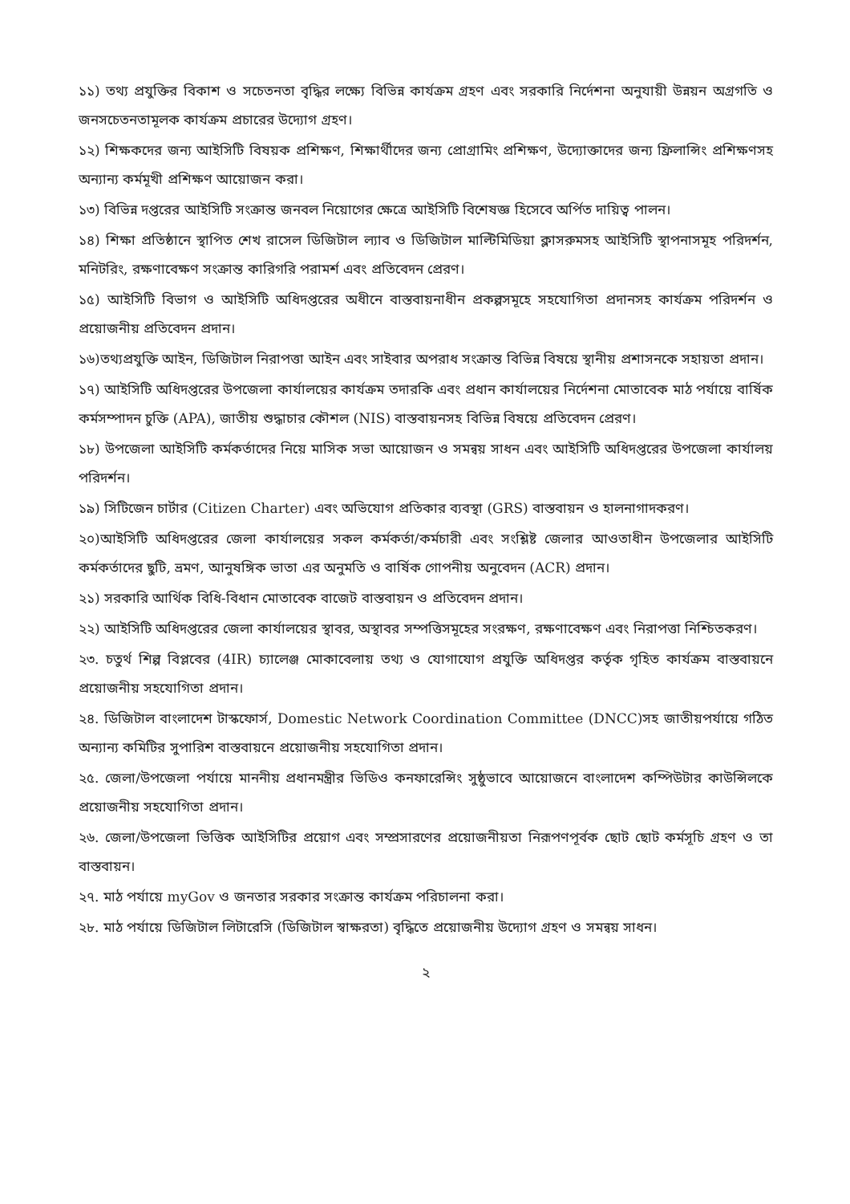১১) তথ্য প্রযুক্তির বিকাশ ও সচেতনতা বৃদ্ধির লক্ষ্যে বিভিন্ন কার্যক্রম গ্রহণ এবং সরকারি নির্দেশনা অনুযায়ী উন্নয়ন অগ্রগতি ও জনসচেতনতামূলক কার্যক্রম প্রচারের উদ্যোগ গ্রহণ।
১২) শিক্ষকদের জন্য আইসিটি বিষয়ক প্রশিক্ষণ, শিক্ষার্থীদের জন্য প্রোগ্রামিং প্রশিক্ষণ, উদ্যোক্তাদের জন্য ফ্রিলান্সিং প্রশিক্ষণসহ অন্যান্য কর্মমূখী প্রশিক্ষণ আয়োজন করা।
১৩) বিভিন্ন দপ্তরের আইসিটি সংক্রান্ত জনবল নিয়োগের ক্ষেত্রে আইসিটি বিশেষজ্ঞ হিসেবে অর্পিত দায়িত্ব পালন।
১৪) শিক্ষা প্রতিষ্ঠানে স্থাপিত শেখ রাসেল ডিজিটাল ল্যাব ও ডিজিটাল মাল্টিমিডিয়া ক্লাসরুমসহ আইসিটি স্থাপনাসমূহ পরিদর্শন, মনিটরিং, রক্ষণাবেক্ষণ সংক্রান্ত কারিগরি পরামর্শ এবং প্রতিবেদন প্রেরণ।
১৫) আইসিটি বিভাগ ও আইসিটি অধিদপ্তরের অধীনে বাস্তবায়নাধীন প্রকল্পসমূহে সহযোগিতা প্রদানসহ কার্যক্রম পরিদর্শন ও প্রয়োজনীয় প্রতিবেদন প্রদান।
১৬)তথ্যপ্রযুক্তি আইন, ডিজিটাল নিরাপত্তা আইন এবং সাইবার অপরাধ সংক্রান্ত বিভিন্ন বিষয়ে স্থানীয় প্রশাসনকে সহায়তা প্রদান।
১৭) আইসিটি অধিদপ্তরের উপজেলা কার্যালয়ের কার্যক্রম তদারকি এবং প্রধান কার্যালয়ের নির্দেশনা মোতাবেক মাঠ পর্যায়ে বার্ষিক কর্মসম্পাদন চুক্তি (APA), জাতীয় শুদ্ধাচার কৌশল (NIS) বাস্তবায়নসহ বিভিন্ন বিষয়ে প্রতিবেদন প্রেরণ।
১৮) উপজেলা আইসিটি কর্মকর্তাদের নিয়ে মাসিক সভা আয়োজন ও সমন্বয় সাধন এবং আইসিটি অধিদপ্তরের উপজেলা কার্যালয় পরিদর্শন।
১৯) সিটিজেন চার্টার (Citizen Charter) এবং অভিযোগ প্রতিকার ব্যবস্থা (GRS) বাস্তবায়ন ও হালনাগাদকরণ।
২০)আইসিটি অধিদপ্তরের জেলা কার্যালয়ের সকল কর্মকর্তা/কর্মচারী এবং সংশ্লিষ্ট জেলার আওতাধীন উপজেলার আইসিটি কর্মকর্তাদের ছুটি, ভ্রমণ, আনুষঙ্গিক ভাতা এর অনুমতি ও বার্ষিক গোপনীয় অনুবেদন (ACR) প্রদান।
২১) সরকারি আর্থিক বিধি-বিধান মোতাবেক বাজেট বাস্তবায়ন ও প্রতিবেদন প্রদান।
২২) আইসিটি অধিদপ্তরের জেলা কার্যালয়ের স্থাবর, অস্থাবর সম্পত্তিসমূহের সংরক্ষণ, রক্ষণাবেক্ষণ এবং নিরাপত্তা নিশ্চিতকরণ।
২৩. চতুর্থ শিল্প বিপ্লবের (4IR) চ্যালেঞ্জ মোকাবেলায় তথ্য ও যোগাযোগ প্রযুক্তি অধিদপ্তর কর্তৃক গৃহিত কার্যক্রম বাস্তবায়নে প্রয়োজনীয় সহযোগিতা প্রদান।
২৪. ডিজিটাল বাংলাদেশ টাস্কফোর্স, Domestic Network Coordination Committee (DNCC)সহ জাতীয়পর্যায়ে গঠিত অন্যান্য কমিটির সুপারিশ বাস্তবায়নে প্রয়োজনীয় সহযোগিতা প্রদান।
২৫. জেলা/উপজেলা পর্যায়ে মাননীয় প্রধানমন্ত্রীর ভিডিও কনফারেন্সিং সুষ্ঠুভাবে আয়োজনে বাংলাদেশ কম্পিউটার কাউন্সিলকে প্রয়োজনীয় সহযোগিতা প্রদান।
২৬. জেলা/উপজেলা ভিত্তিক আইসিটির প্রয়োগ এবং সম্প্রসারণের প্রয়োজনীয়তা নিরূপণপূর্বক ছোট ছোট কর্মসূচি গ্রহণ ও তা বাস্তবায়ন।
২৭. মাঠ পর্যায়ে myGov ও জনতার সরকার সংক্রান্ত কার্যক্রম পরিচালনা করা।
২৮. মাঠ পর্যায়ে ডিজিটাল লিটারেসি (ডিজিটাল স্বাক্ষরতা) বৃদ্ধিতে প্রয়োজনীয় উদ্যোগ গ্রহণ ও সমন্বয় সাধন।
২